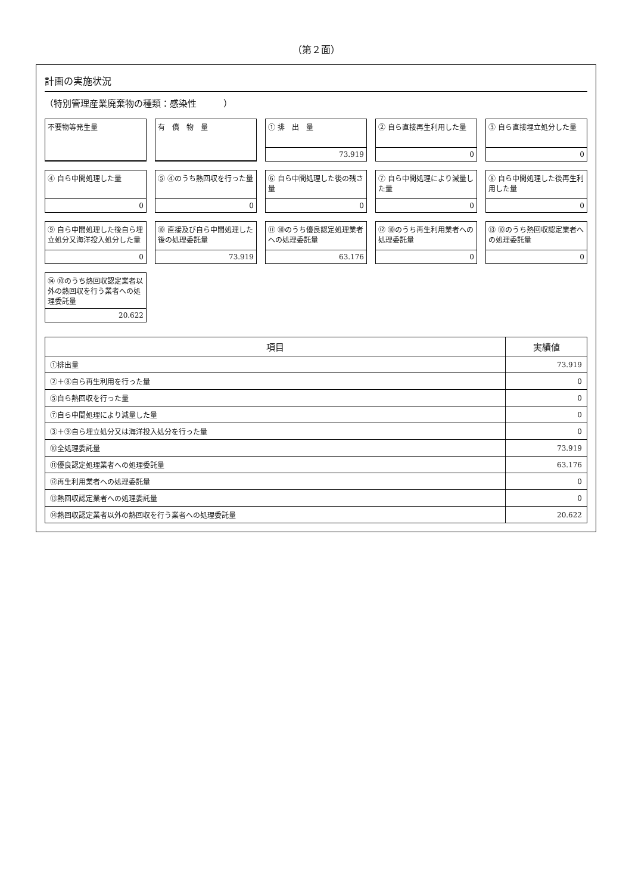（第２面）
計画の実施状況
（特別管理産業廃棄物の種類：感染性　　　）
不要物等発生量
有　償　物　量
① 排　出　量
73.919
② 自ら直接再生利用した量
0
③ 自ら直接埋立処分した量
0
④ 自ら中間処理した量
0
⑤ ④のうち熱回収を行った量
0
⑥ 自ら中間処理した後の残さ量
0
⑦ 自ら中間処理により減量した量
0
⑧ 自ら中間処理した後再生利用した量
0
⑨ 自ら中間処理した後自ら埋立処分又海洋投入処分した量
0
⑩ 直接及び自ら中間処理した後の処理委託量
73.919
⑪ ⑩のうち優良認定処理業者への処理委託量
63.176
⑫ ⑩のうち再生利用業者への処理委託量
0
⑬ ⑩のうち熱回収認定業者への処理委託量
0
⑭ ⑩のうち熱回収認定業者以外の熱回収を行う業者への処理委託量
20.622
| 項目 | 実績値 |
| --- | --- |
| ①排出量 | 73.919 |
| ②＋⑧自ら再生利用を行った量 | 0 |
| ⑤自ら熱回収を行った量 | 0 |
| ⑦自ら中間処理により減量した量 | 0 |
| ③＋⑨自ら埋立処分又は海洋投入処分を行った量 | 0 |
| ⑩全処理委託量 | 73.919 |
| ⑪優良認定処理業者への処理委託量 | 63.176 |
| ⑫再生利用業者への処理委託量 | 0 |
| ⑬熱回収認定業者への処理委託量 | 0 |
| ⑭熱回収認定業者以外の熱回収を行う業者への処理委託量 | 20.622 |